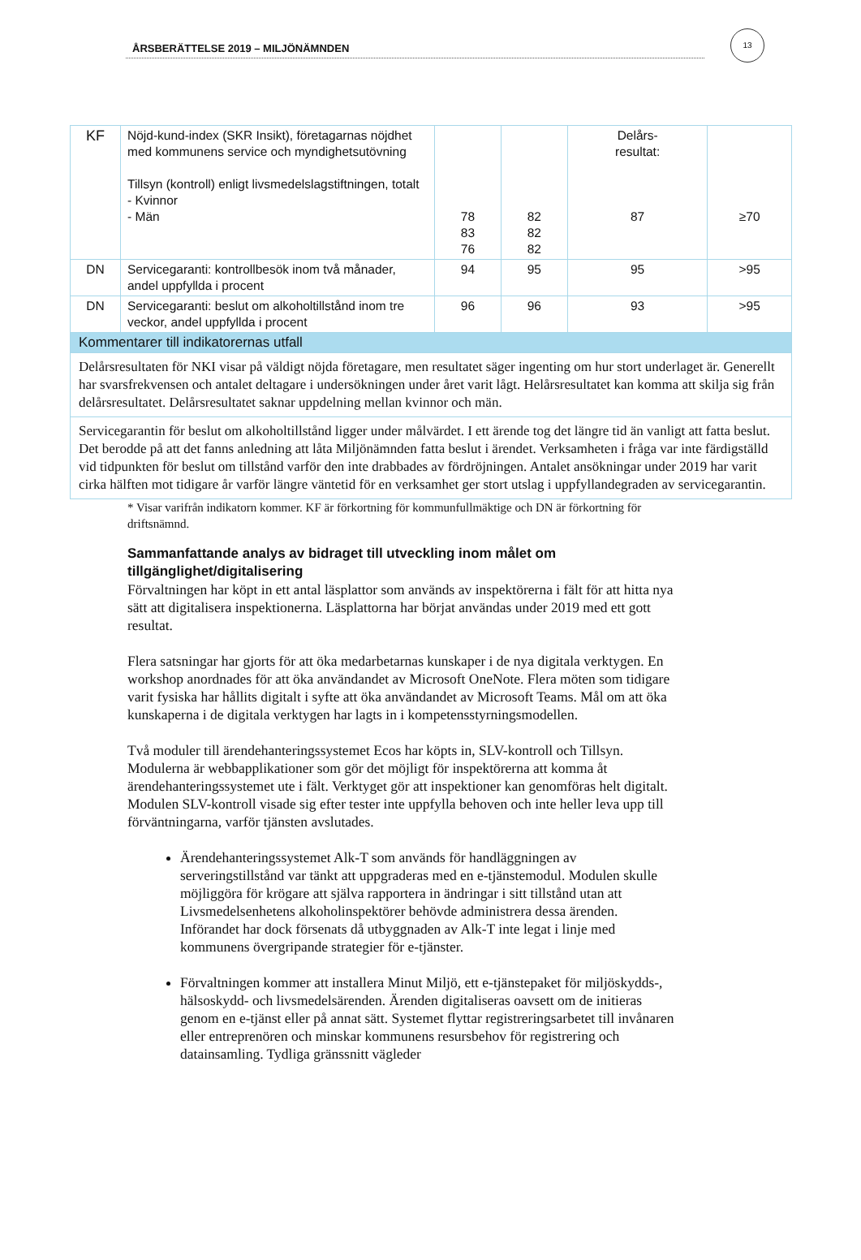13
ÅRSBERÄTTELSE 2019 – MILJÖNÄMNDEN
| KF | Nöjd-kund-index (SKR Insikt), företagarnas nöjdhet med kommunens service och myndighetsutövning Tillsyn (kontroll) enligt livsmedelslagstiftningen, totalt - Kvinnor - Män | 78 83 76 | 82 82 82 | Delårs- resultat: 87 | ≥70 |
| DN | Servicegaranti: kontrollbesök inom två månader, andel uppfyllda i procent | 94 | 95 | 95 | >95 |
| DN | Servicegaranti: beslut om alkoholtillstånd inom tre veckor, andel uppfyllda i procent | 96 | 96 | 93 | >95 |
| Kommentarer till indikatorernas utfall | | | | | |
| Delårsresultaten för NKI visar på väldigt nöjda företagare, men resultatet säger ingenting om hur stort underlaget är. Generellt har svarsfrekvensen och antalet deltagare i undersökningen under året varit lågt. Helårsresultatet kan komma att skilja sig från delårsresultatet. Delårsresultatet saknar uppdelning mellan kvinnor och män. | | | | | |
| Servicegarantin för beslut om alkoholtillstånd ligger under målvärdet. I ett ärende tog det längre tid än vanligt att fatta beslut. Det berodde på att det fanns anledning att låta Miljönämnden fatta beslut i ärendet. Verksamheten i fråga var inte färdigställd vid tidpunkten för beslut om tillstånd varför den inte drabbades av fördröjningen. Antalet ansökningar under 2019 har varit cirka hälften mot tidigare år varför längre väntetid för en verksamhet ger stort utslag i uppfyllandegraden av servicegarantin. | | | | | |
* Visar varifrån indikatorn kommer. KF är förkortning för kommunfullmäktige och DN är förkortning för driftsnämnd.
Sammanfattande analys av bidraget till utveckling inom målet om tillgänglighet/digitalisering
Förvaltningen har köpt in ett antal läsplattor som används av inspektörerna i fält för att hitta nya sätt att digitalisera inspektionerna. Läsplattorna har börjat användas under 2019 med ett gott resultat.
Flera satsningar har gjorts för att öka medarbetarnas kunskaper i de nya digitala verktygen. En workshop anordnades för att öka användandet av Microsoft OneNote. Flera möten som tidigare varit fysiska har hållits digitalt i syfte att öka användandet av Microsoft Teams. Mål om att öka kunskaperna i de digitala verktygen har lagts in i kompetensstyrningsmodellen.
Två moduler till ärendehanteringssystemet Ecos har köpts in, SLV-kontroll och Tillsyn. Modulerna är webbapplikationer som gör det möjligt för inspektörerna att komma åt ärendehanteringssystemet ute i fält. Verktyget gör att inspektioner kan genomföras helt digitalt. Modulen SLV-kontroll visade sig efter tester inte uppfylla behoven och inte heller leva upp till förväntningarna, varför tjänsten avslutades.
Ärendehanteringssystemet Alk-T som används för handläggningen av serveringstillstånd var tänkt att uppgraderas med en e-tjänstemodul. Modulen skulle möjliggöra för krögare att själva rapportera in ändringar i sitt tillstånd utan att Livsmedelsenhetens alkoholinspektörer behövde administrera dessa ärenden. Införandet har dock försenats då utbyggnaden av Alk-T inte legat i linje med kommunens övergripande strategier för e-tjänster.
Förvaltningen kommer att installera Minut Miljö, ett e-tjänstepaket för miljöskydds-, hälsoskydd- och livsmedelsärenden. Ärenden digitaliseras oavsett om de initieras genom en e-tjänst eller på annat sätt. Systemet flyttar registreringsarbetet till invånaren eller entreprenören och minskar kommunens resursbehov för registrering och datainsamling. Tydliga gränssnitt vägleder